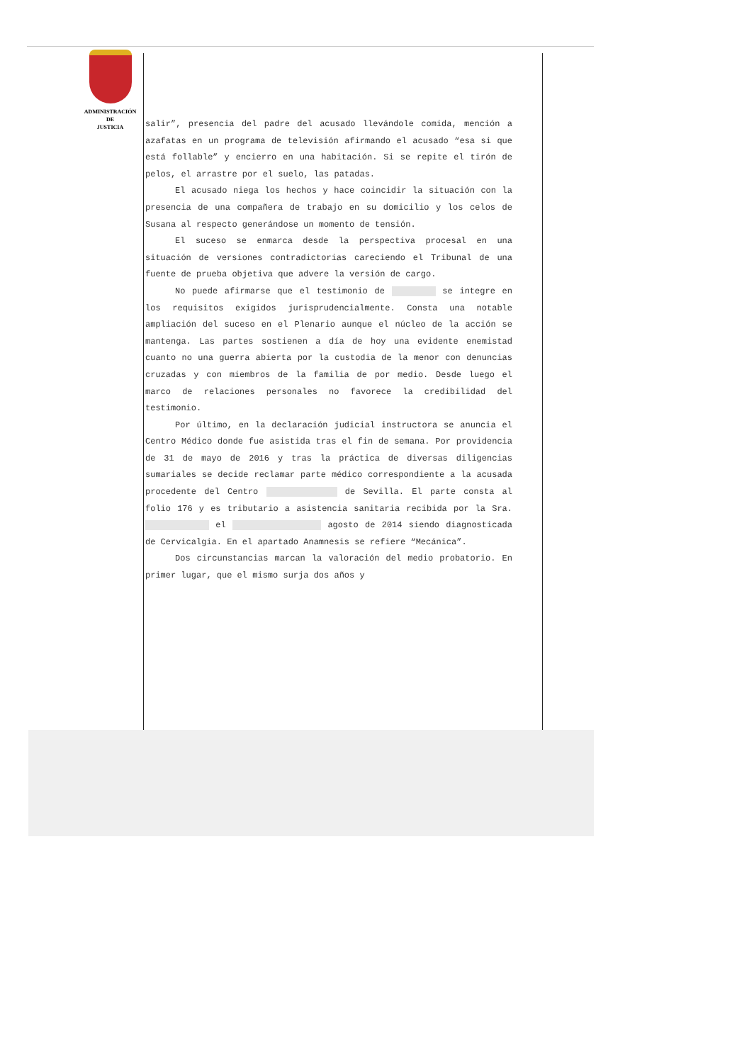ADMINISTRACIÓN
DE
JUSTICIA
salir”, presencia del padre del acusado llevándole comida, mención a azafatas en un programa de televisión afirmando el acusado “esa si que está follable” y encierro en una habitación. Si se repite el tirón de pelos, el arrastre por el suelo, las patadas.
El acusado niega los hechos y hace coincidir la situación con la presencia de una compañera de trabajo en su domicilio y los celos de Susana al respecto generándose un momento de tensión.
El suceso se enmarca desde la perspectiva procesal en una situación de versiones contradictorias careciendo el Tribunal de una fuente de prueba objetiva que advere la versión de cargo.
No puede afirmarse que el testimonio de se integre en los requisitos exigidos jurisprudencialmente. Consta una notable ampliación del suceso en el Plenario aunque el núcleo de la acción se mantenga. Las partes sostienen a día de hoy una evidente enemistad cuanto no una guerra abierta por la custodia de la menor con denuncias cruzadas y con miembros de la familia de por medio. Desde luego el marco de relaciones personales no favorece la credibilidad del testimonio.
Por último, en la declaración judicial instructora se anuncia el Centro Médico donde fue asistida tras el fin de semana. Por providencia de 31 de mayo de 2016 y tras la práctica de diversas diligencias sumariales se decide reclamar parte médico correspondiente a la acusada procedente del Centro de Sevilla. El parte consta al folio 176 y es tributario a asistencia sanitaria recibida por la Sra. el agosto de 2014 siendo diagnosticada de Cervicalgia. En el apartado Anamnesis se refiere “Mecánica”.
Dos circunstancias marcan la valoración del medio probatorio. En primer lugar, que el mismo surja dos años y